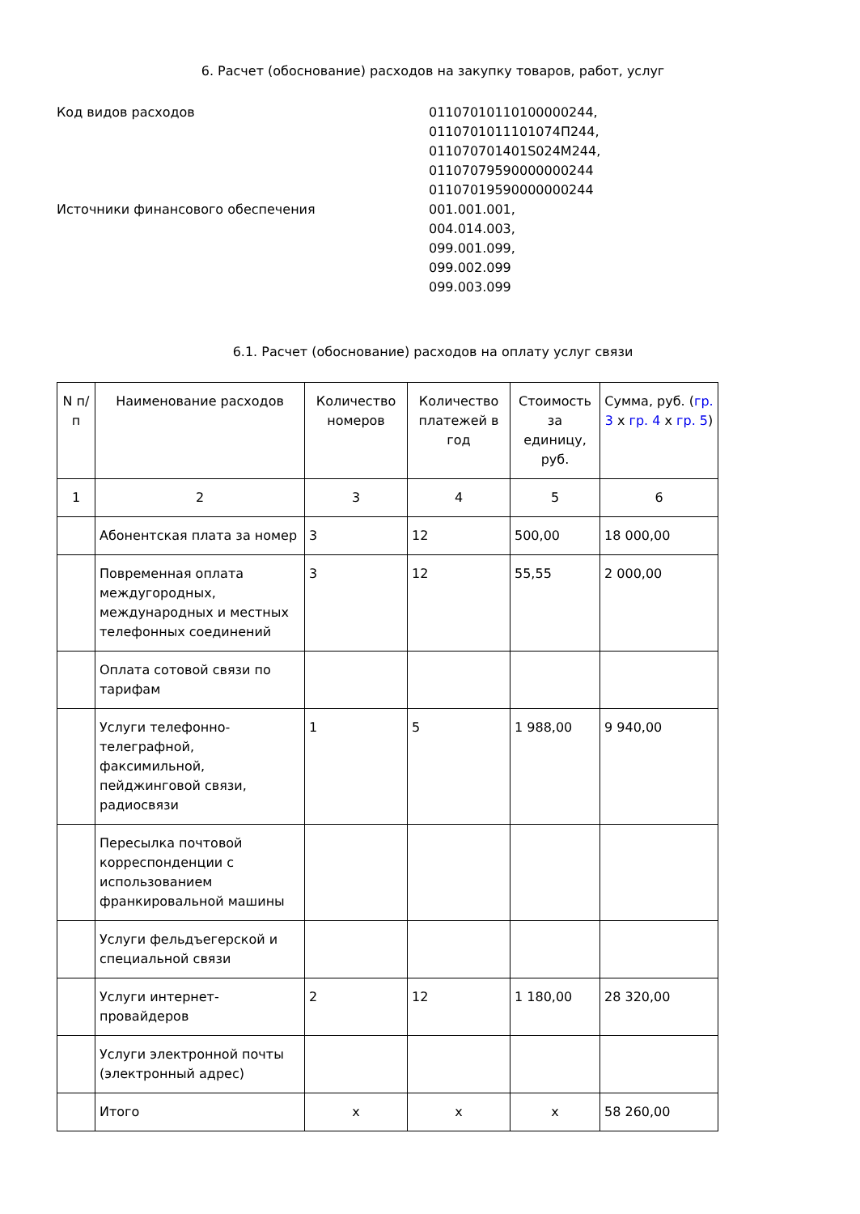6. Расчет (обоснование) расходов на закупку товаров, работ, услуг
Код видов расходов 01107010110100000244,
0110701011101074П244,
011070701401S024M244,
01107079590000000244
01107019590000000244
Источники финансового обеспечения 001.001.001,
004.014.003,
099.001.099,
099.002.099
099.003.099
6.1. Расчет (обоснование) расходов на оплату услуг связи
| N п/п | Наименование расходов | Количество номеров | Количество платежей в год | Стоимость за единицу, руб. | Сумма, руб. ( гр. 3 x гр. 4 x гр. 5 ) |
| --- | --- | --- | --- | --- | --- |
| 1 | 2 | 3 | 4 | 5 | 6 |
| | Абонентская плата за номер | 3 | 12 | 500,00 | 18 000,00 |
| | Повременная оплата междугородных, международных и местных телефонных соединений | 3 | 12 | 55,55 | 2 000,00 |
| | Оплата сотовой связи по тарифам | | | | |
| | Услуги телефонно-телеграфной, факсимильной, пейджинговой связи, радиосвязи | 1 | 5 | 1 988,00 | 9 940,00 |
| | Пересылка почтовой корреспонденции с использованием франкировальной машины | | | | |
| | Услуги фельдъегерской и специальной связи | | | | |
| | Услуги интернет-провайдеров | 2 | 12 | 1 180,00 | 28 320,00 |
| | Услуги электронной почты (электронный адрес) | | | | |
| | Итого | x | x | x | 58 260,00 |